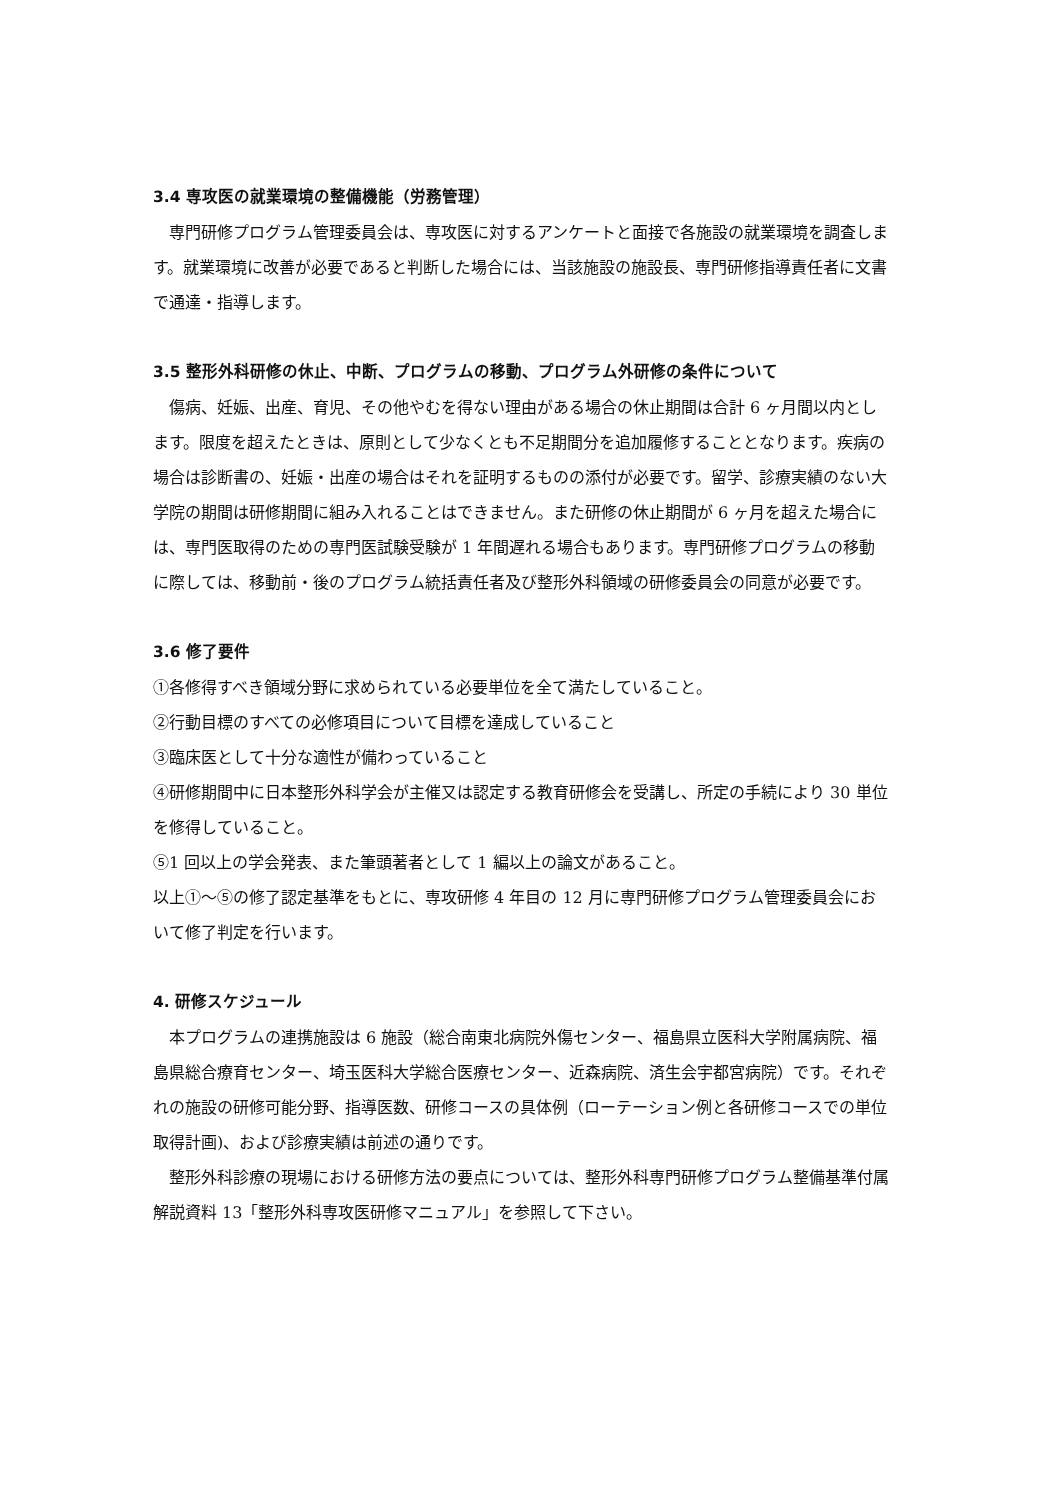3.4 専攻医の就業環境の整備機能（労務管理）
専門研修プログラム管理委員会は、専攻医に対するアンケートと面接で各施設の就業環境を調査します。就業環境に改善が必要であると判断した場合には、当該施設の施設長、専門研修指導責任者に文書で通達・指導します。
3.5 整形外科研修の休止、中断、プログラムの移動、プログラム外研修の条件について
傷病、妊娠、出産、育児、その他やむを得ない理由がある場合の休止期間は合計 6 ヶ月間以内とします。限度を超えたときは、原則として少なくとも不足期間分を追加履修することとなります。疾病の場合は診断書の、妊娠・出産の場合はそれを証明するものの添付が必要です。留学、診療実績のない大学院の期間は研修期間に組み入れることはできません。また研修の休止期間が 6 ヶ月を超えた場合には、専門医取得のための専門医試験受験が 1 年間遅れる場合もあります。専門研修プログラムの移動に際しては、移動前・後のプログラム統括責任者及び整形外科領域の研修委員会の同意が必要です。
3.6 修了要件
①各修得すべき領域分野に求められている必要単位を全て満たしていること。
②行動目標のすべての必修項目について目標を達成していること
③臨床医として十分な適性が備わっていること
④研修期間中に日本整形外科学会が主催又は認定する教育研修会を受講し、所定の手続により 30 単位を修得していること。
⑤1 回以上の学会発表、また筆頭著者として 1 編以上の論文があること。
以上①～⑤の修了認定基準をもとに、専攻研修 4 年目の 12 月に専門研修プログラム管理委員会において修了判定を行います。
4. 研修スケジュール
本プログラムの連携施設は 6 施設（総合南東北病院外傷センター、福島県立医科大学附属病院、福島県総合療育センター、埼玉医科大学総合医療センター、近森病院、済生会宇都宮病院）です。それぞれの施設の研修可能分野、指導医数、研修コースの具体例（ローテーション例と各研修コースでの単位取得計画)、および診療実績は前述の通りです。
整形外科診療の現場における研修方法の要点については、整形外科専門研修プログラム整備基準付属解説資料 13「整形外科専攻医研修マニュアル」を参照して下さい。